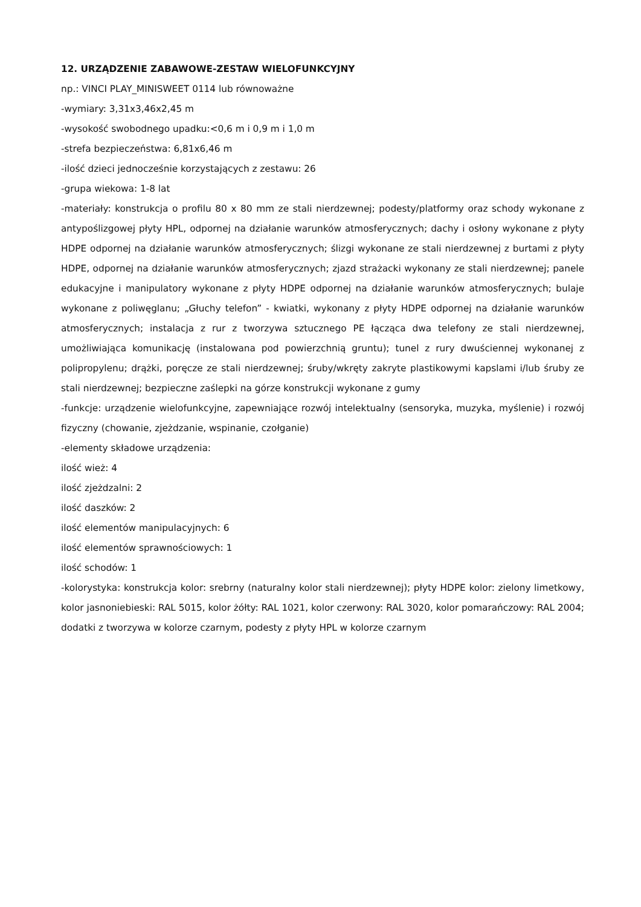12. URZĄDZENIE ZABAWOWE-ZESTAW WIELOFUNKCYJNY
np.: VINCI PLAY_MINISWEET 0114 lub równoważne
-wymiary: 3,31x3,46x2,45 m
-wysokość swobodnego upadku:<0,6 m i 0,9 m i 1,0 m
-strefa bezpieczeństwa: 6,81x6,46 m
-ilość dzieci jednocześnie korzystających z zestawu: 26
-grupa wiekowa: 1-8 lat
-materiały: konstrukcja o profilu 80 x 80 mm ze stali nierdzewnej; podesty/platformy oraz schody wykonane z antypoślizgowej płyty HPL, odpornej na działanie warunków atmosferycznych; dachy i osłony wykonane z płyty HDPE odpornej na działanie warunków atmosferycznych; ślizgi wykonane ze stali nierdzewnej z burtami z płyty HDPE, odpornej na działanie warunków atmosferycznych; zjazd strażacki wykonany ze stali nierdzewnej; panele edukacyjne i manipulatory wykonane z płyty HDPE odpornej na działanie warunków atmosferycznych; bulaje wykonane z poliwęglanu; „Głuchy telefon” - kwiatki, wykonany z płyty HDPE odpornej na działanie warunków atmosferycznych; instalacja z rur z tworzywa sztucznego PE łącząca dwa telefony ze stali nierdzewnej, umożliwiająca komunikację (instalowana pod powierzchnią gruntu); tunel z rury dwuściennej wykonanej z polipropylenu; drążki, poręcze ze stali nierdzewnej; śruby/wkręty zakryte plastikowymi kapslami i/lub śruby ze stali nierdzewnej; bezpieczne zaślepki na górze konstrukcji wykonane z gumy
-funkcje: urządzenie wielofunkcyjne, zapewniające rozwój intelektualny (sensoryka, muzyka, myślenie) i rozwój fizyczny (chowanie, zjeżdzanie, wspinanie, czołganie)
-elementy składowe urządzenia:
ilość wież: 4
ilość zjeżdzalni: 2
ilość daszków: 2
ilość elementów manipulacyjnych: 6
ilość elementów sprawnościowych: 1
ilość schodów: 1
-kolorystyka: konstrukcja kolor: srebrny (naturalny kolor stali nierdzewnej); płyty HDPE kolor: zielony limetkowy, kolor jasnoniebieski: RAL 5015, kolor żółty: RAL 1021, kolor czerwony: RAL 3020, kolor pomarańczowy: RAL 2004; dodatki z tworzywa w kolorze czarnym, podesty z płyty HPL w kolorze czarnym